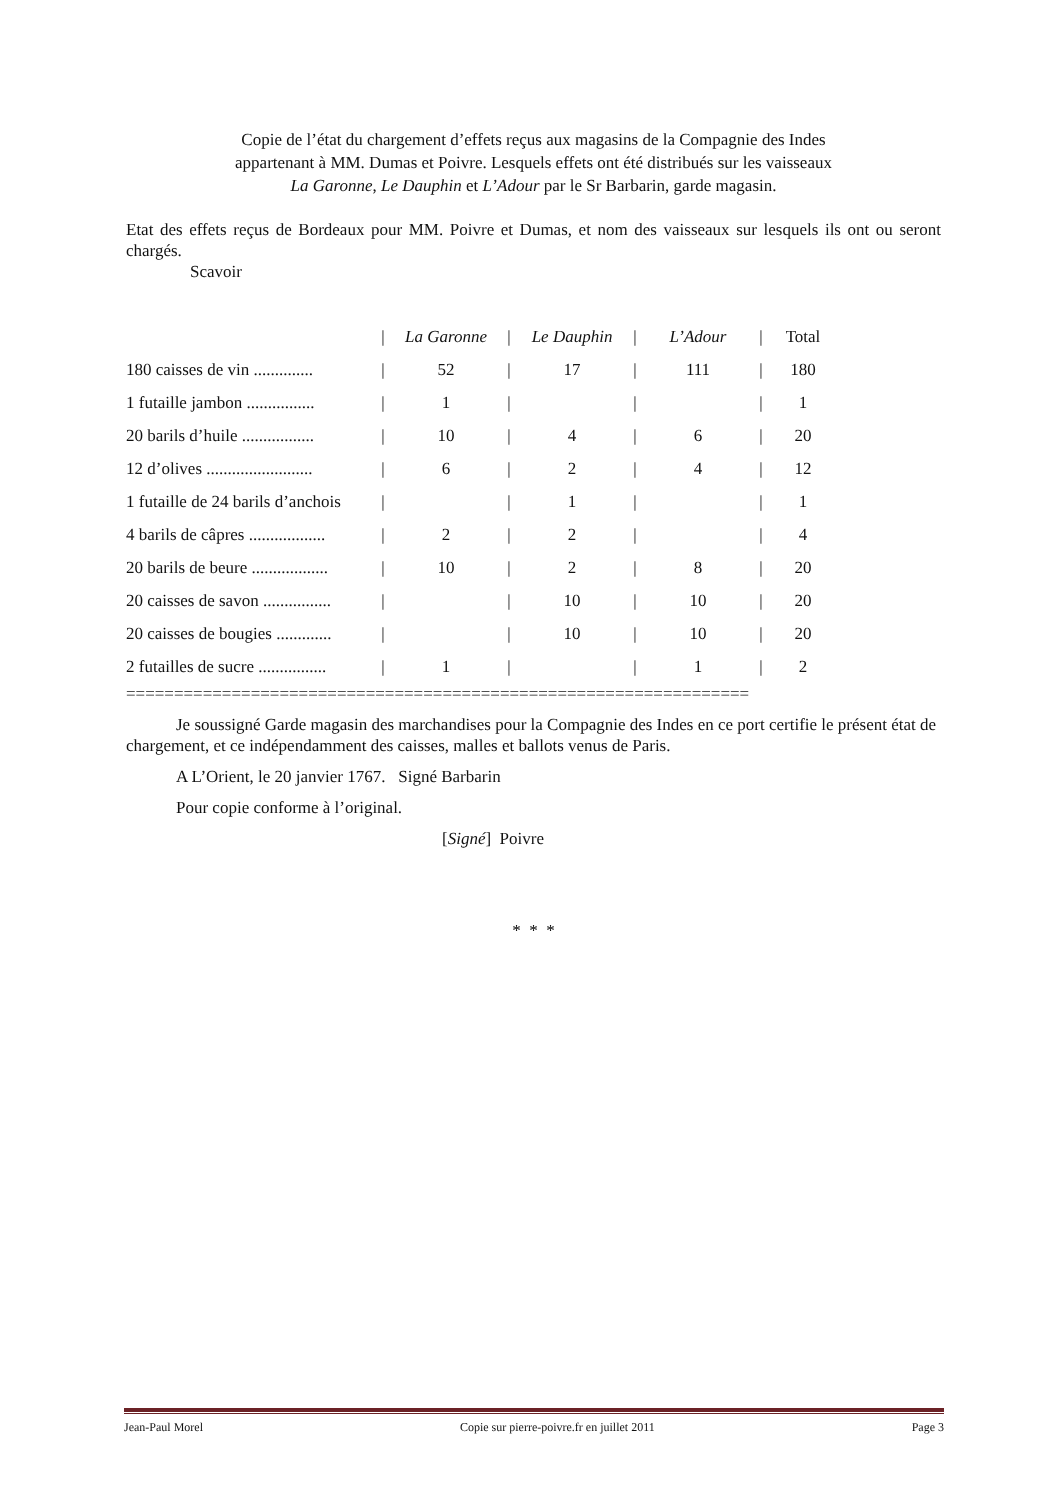Copie de l’état du chargement d’effets reçus aux magasins de la Compagnie des Indes
appartenant à MM. Dumas et Poivre. Lesquels effets ont été distribués sur les vaisseaux
La Garonne, Le Dauphin et L’Adour par le Sr Barbarin, garde magasin.
Etat des effets reçus de Bordeaux pour MM. Poivre et Dumas, et nom des vaisseaux sur lesquels ils ont ou seront chargés.
Scavoir
| | / | La Garonne | / | Le Dauphin | / | L’Adour | / | Total |
| 180 caisses de vin .............. | / | 52 | / | 17 | / | 111 | / | 180 |
| 1 futaille jambon ................ | / | 1 | / | | / | | / | 1 |
| 20 barils d’huile ................. | / | 10 | / | 4 | / | 6 | / | 20 |
| 12 d’olives ......................... | / | 6 | / | 2 | / | 4 | / | 12 |
| 1 futaille de 24 barils d’anchois | / | | / | 1 | / | | / | 1 |
| 4 barils de câpres .................. | / | 2 | / | 2 | / | | / | 4 |
| 20 barils de beure .................. | / | 10 | / | 2 | / | 8 | / | 20 |
| 20 caisses de savon ................ | / | | / | 10 | / | 10 | / | 20 |
| 20 caisses de bougies ............. | / | | / | 10 | / | 10 | / | 20 |
| 2 futailles de sucre ................ | / | 1 | / | | / | 1 | / | 2 |
=================================================================
Je soussigné Garde magasin des marchandises pour la Compagnie des Indes en ce port certifie le présent état de chargement, et ce indépendamment des caisses, malles et ballots venus de Paris.
A L’Orient, le 20 janvier 1767. Signé Barbarin
Pour copie conforme à l’original.
[Signé] Poivre
* * *
Jean-Paul Morel Copie sur pierre-poivre.fr en juillet 2011 Page 3